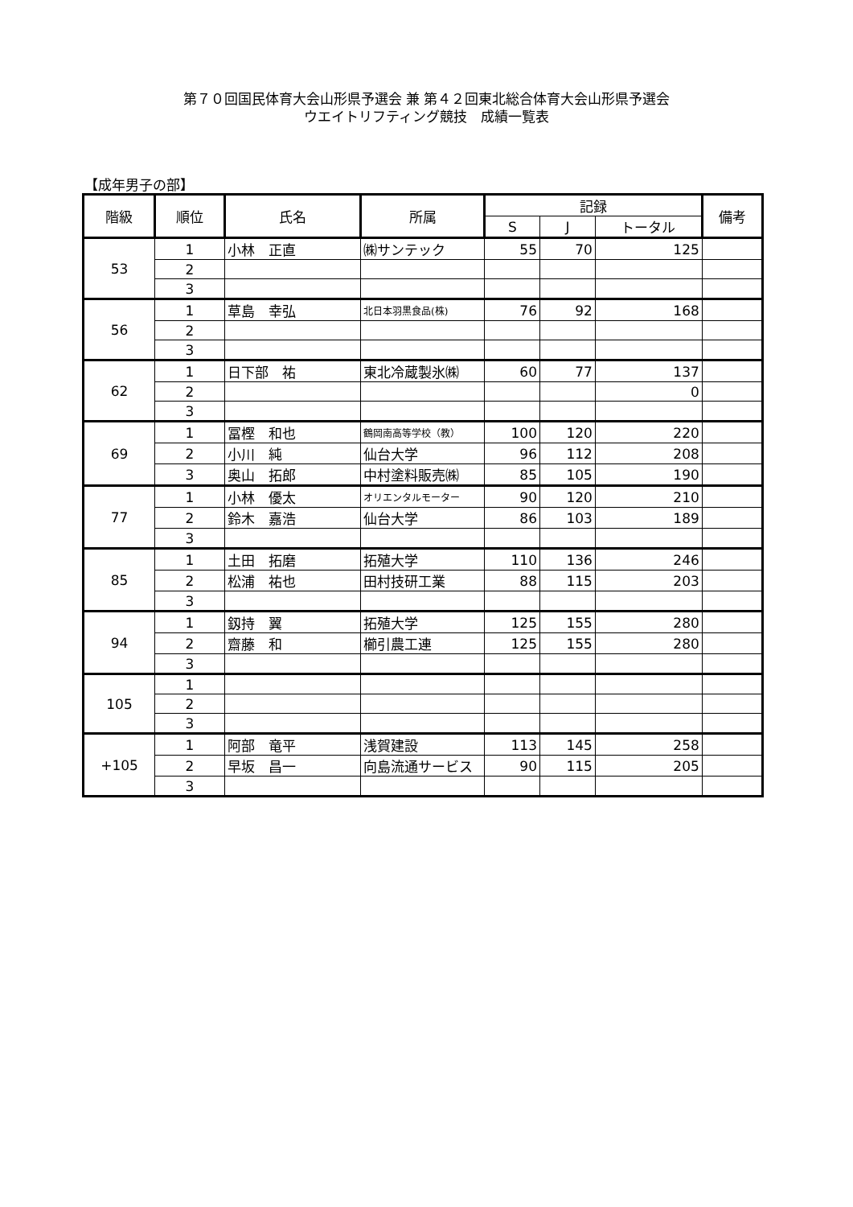第７０回国民体育大会山形県予選会 兼 第４２回東北総合体育大会山形県予選会
ウエイトリフティング競技　成績一覧表
【成年男子の部】
| 階級 | 順位 | 氏名 | 所属 | 記録 | | | 備考 |
| --- | --- | --- | --- | --- | --- | --- | --- |
| | | | | S | J | トータル | |
| 53 | 1 | 小林 正直 | ㈱サンテック | 55 | 70 | 125 | |
| | 2 | | | | | | |
| | 3 | | | | | | |
| 56 | 1 | 草島 幸弘 | 北日本羽黒食品(株) | 76 | 92 | 168 | |
| | 2 | | | | | | |
| | 3 | | | | | | |
| 62 | 1 | 日下部 祐 | 東北冷蔵製氷㈱ | 60 | 77 | 137 | |
| | 2 | | | | | 0 | |
| | 3 | | | | | | |
| 69 | 1 | 冨樫 和也 | 鶴岡南高等学校（教） | 100 | 120 | 220 | |
| | 2 | 小川 純 | 仙台大学 | 96 | 112 | 208 | |
| | 3 | 奥山 拓郎 | 中村塗料販売㈱ | 85 | 105 | 190 | |
| 77 | 1 | 小林 優太 | オリエンタルモーター | 90 | 120 | 210 | |
| | 2 | 鈴木 嘉浩 | 仙台大学 | 86 | 103 | 189 | |
| | 3 | | | | | | |
| 85 | 1 | 土田 拓磨 | 拓殖大学 | 110 | 136 | 246 | |
| | 2 | 松浦 祐也 | 田村技研工業 | 88 | 115 | 203 | |
| | 3 | | | | | | |
| 94 | 1 | 釼持 翼 | 拓殖大学 | 125 | 155 | 280 | |
| | 2 | 齋藤 和 | 櫛引農工連 | 125 | 155 | 280 | |
| | 3 | | | | | | |
| 105 | 1 | | | | | | |
| | 2 | | | | | | |
| | 3 | | | | | | |
| +105 | 1 | 阿部 竜平 | 浅賀建設 | 113 | 145 | 258 | |
| | 2 | 早坂 昌一 | 向島流通サービス | 90 | 115 | 205 | |
| | 3 | | | | | | |